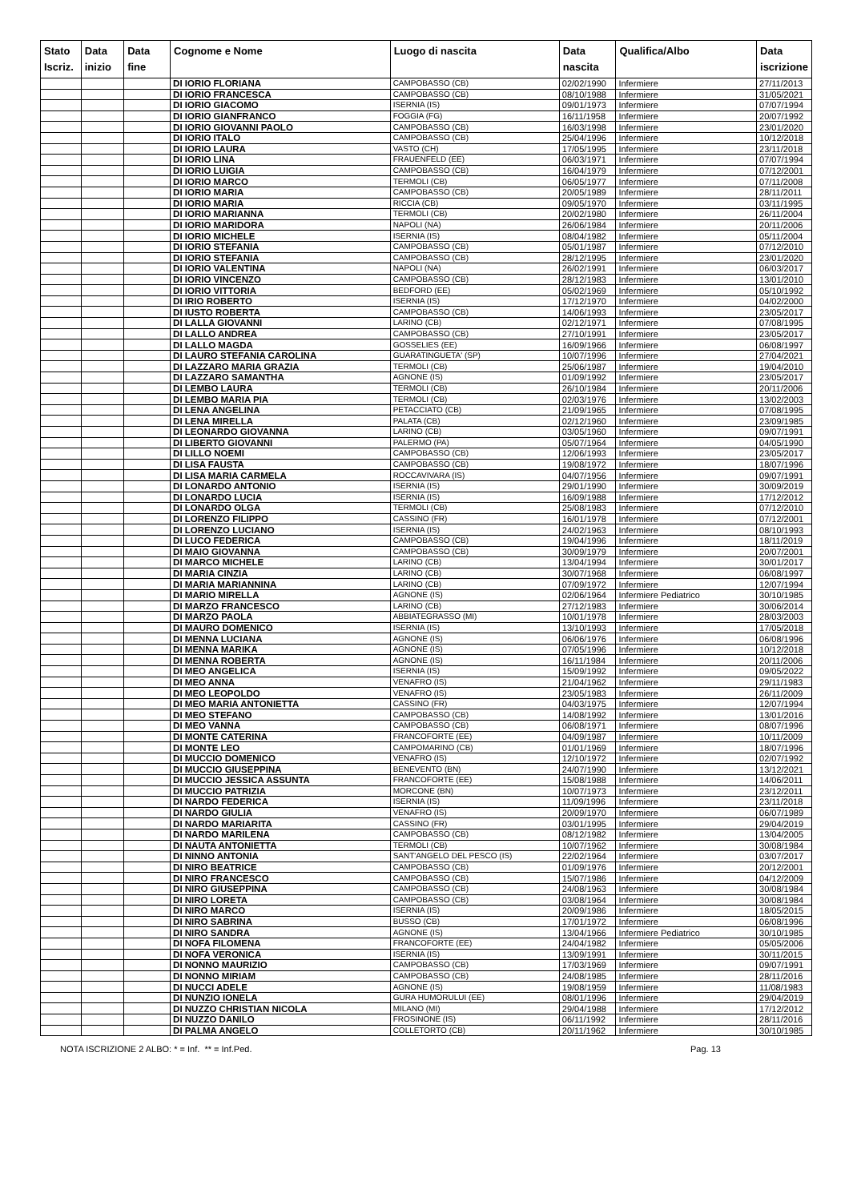| Stato Iscriz. | Data inizio | Data fine | Cognome e Nome | Luogo di nascita | Data nascita | Qualifica/Albo | Data iscrizione |
| --- | --- | --- | --- | --- | --- | --- | --- |
| | | | DI IORIO FLORIANA | CAMPOBASSO (CB) | 02/02/1990 | Infermiere | 27/11/2013 |
| | | | DI IORIO FRANCESCA | CAMPOBASSO (CB) | 08/10/1988 | Infermiere | 31/05/2021 |
| | | | DI IORIO GIACOMO | ISERNIA (IS) | 09/01/1973 | Infermiere | 07/07/1994 |
| | | | DI IORIO GIANFRANCO | FOGGIA (FG) | 16/11/1958 | Infermiere | 20/07/1992 |
| | | | DI IORIO GIOVANNI PAOLO | CAMPOBASSO (CB) | 16/03/1998 | Infermiere | 23/01/2020 |
| | | | DI IORIO ITALO | CAMPOBASSO (CB) | 25/04/1996 | Infermiere | 10/12/2018 |
| | | | DI IORIO LAURA | VASTO (CH) | 17/05/1995 | Infermiere | 23/11/2018 |
| | | | DI IORIO LINA | FRAUENFELD (EE) | 06/03/1971 | Infermiere | 07/07/1994 |
| | | | DI IORIO LUIGIA | CAMPOBASSO (CB) | 16/04/1979 | Infermiere | 07/12/2001 |
| | | | DI IORIO MARCO | TERMOLI (CB) | 06/05/1977 | Infermiere | 07/11/2008 |
| | | | DI IORIO MARIA | CAMPOBASSO (CB) | 20/05/1989 | Infermiere | 28/11/2011 |
| | | | DI IORIO MARIA | RICCIA (CB) | 09/05/1970 | Infermiere | 03/11/1995 |
| | | | DI IORIO MARIANNA | TERMOLI (CB) | 20/02/1980 | Infermiere | 26/11/2004 |
| | | | DI IORIO MARIDORA | NAPOLI (NA) | 26/06/1984 | Infermiere | 20/11/2006 |
| | | | DI IORIO MICHELE | ISERNIA (IS) | 08/04/1982 | Infermiere | 05/11/2004 |
| | | | DI IORIO STEFANIA | CAMPOBASSO (CB) | 05/01/1987 | Infermiere | 07/12/2010 |
| | | | DI IORIO STEFANIA | CAMPOBASSO (CB) | 28/12/1995 | Infermiere | 23/01/2020 |
| | | | DI IORIO VALENTINA | NAPOLI (NA) | 26/02/1991 | Infermiere | 06/03/2017 |
| | | | DI IORIO VINCENZO | CAMPOBASSO (CB) | 28/12/1983 | Infermiere | 13/01/2010 |
| | | | DI IORIO VITTORIA | BEDFORD (EE) | 05/02/1969 | Infermiere | 05/10/1992 |
| | | | DI IRIO ROBERTO | ISERNIA (IS) | 17/12/1970 | Infermiere | 04/02/2000 |
| | | | DI IUSTO ROBERTA | CAMPOBASSO (CB) | 14/06/1993 | Infermiere | 23/05/2017 |
| | | | DI LALLA GIOVANNI | LARINO (CB) | 02/12/1971 | Infermiere | 07/08/1995 |
| | | | DI LALLO ANDREA | CAMPOBASSO (CB) | 27/10/1991 | Infermiere | 23/05/2017 |
| | | | DI LALLO MAGDA | GOSSELIES (EE) | 16/09/1966 | Infermiere | 06/08/1997 |
| | | | DI LAURO STEFANIA CAROLINA | GUARATINGUETA' (SP) | 10/07/1996 | Infermiere | 27/04/2021 |
| | | | DI LAZZARO MARIA GRAZIA | TERMOLI (CB) | 25/06/1987 | Infermiere | 19/04/2010 |
| | | | DI LAZZARO SAMANTHA | AGNONE (IS) | 01/09/1992 | Infermiere | 23/05/2017 |
| | | | DI LEMBO LAURA | TERMOLI (CB) | 26/10/1984 | Infermiere | 20/11/2006 |
| | | | DI LEMBO MARIA PIA | TERMOLI (CB) | 02/03/1976 | Infermiere | 13/02/2003 |
| | | | DI LENA ANGELINA | PETACCIATO (CB) | 21/09/1965 | Infermiere | 07/08/1995 |
| | | | DI LENA MIRELLA | PALATA (CB) | 02/12/1960 | Infermiere | 23/09/1985 |
| | | | DI LEONARDO GIOVANNA | LARINO (CB) | 03/05/1960 | Infermiere | 09/07/1991 |
| | | | DI LIBERTO GIOVANNI | PALERMO (PA) | 05/07/1964 | Infermiere | 04/05/1990 |
| | | | DI LILLO NOEMI | CAMPOBASSO (CB) | 12/06/1993 | Infermiere | 23/05/2017 |
| | | | DI LISA FAUSTA | CAMPOBASSO (CB) | 19/08/1972 | Infermiere | 18/07/1996 |
| | | | DI LISA MARIA CARMELA | ROCCAVIVARA (IS) | 04/07/1956 | Infermiere | 09/07/1991 |
| | | | DI LONARDO ANTONIO | ISERNIA (IS) | 29/01/1990 | Infermiere | 30/09/2019 |
| | | | DI LONARDO LUCIA | ISERNIA (IS) | 16/09/1988 | Infermiere | 17/12/2012 |
| | | | DI LONARDO OLGA | TERMOLI (CB) | 25/08/1983 | Infermiere | 07/12/2010 |
| | | | DI LORENZO FILIPPO | CASSINO (FR) | 16/01/1978 | Infermiere | 07/12/2001 |
| | | | DI LORENZO LUCIANO | ISERNIA (IS) | 24/02/1963 | Infermiere | 08/10/1993 |
| | | | DI LUCO FEDERICA | CAMPOBASSO (CB) | 19/04/1996 | Infermiere | 18/11/2019 |
| | | | DI MAIO GIOVANNA | CAMPOBASSO (CB) | 30/09/1979 | Infermiere | 20/07/2001 |
| | | | DI MARCO MICHELE | LARINO (CB) | 13/04/1994 | Infermiere | 30/01/2017 |
| | | | DI MARIA CINZIA | LARINO (CB) | 30/07/1968 | Infermiere | 06/08/1997 |
| | | | DI MARIA MARIANNINA | LARINO (CB) | 07/09/1972 | Infermiere | 12/07/1994 |
| | | | DI MARIO MIRELLA | AGNONE (IS) | 02/06/1964 | Infermiere Pediatrico | 30/10/1985 |
| | | | DI MARZO FRANCESCO | LARINO (CB) | 27/12/1983 | Infermiere | 30/06/2014 |
| | | | DI MARZO PAOLA | ABBIATEGRASSO (MI) | 10/01/1978 | Infermiere | 28/03/2003 |
| | | | DI MAURO DOMENICO | ISERNIA (IS) | 13/10/1993 | Infermiere | 17/05/2018 |
| | | | DI MENNA LUCIANA | AGNONE (IS) | 06/06/1976 | Infermiere | 06/08/1996 |
| | | | DI MENNA MARIKA | AGNONE (IS) | 07/05/1996 | Infermiere | 10/12/2018 |
| | | | DI MENNA ROBERTA | AGNONE (IS) | 16/11/1984 | Infermiere | 20/11/2006 |
| | | | DI MEO ANGELICA | ISERNIA (IS) | 15/09/1992 | Infermiere | 09/05/2022 |
| | | | DI MEO ANNA | VENAFRO (IS) | 21/04/1962 | Infermiere | 29/11/1983 |
| | | | DI MEO LEOPOLDO | VENAFRO (IS) | 23/05/1983 | Infermiere | 26/11/2009 |
| | | | DI MEO MARIA ANTONIETTA | CASSINO (FR) | 04/03/1975 | Infermiere | 12/07/1994 |
| | | | DI MEO STEFANO | CAMPOBASSO (CB) | 14/08/1992 | Infermiere | 13/01/2016 |
| | | | DI MEO VANNA | CAMPOBASSO (CB) | 06/08/1971 | Infermiere | 08/07/1996 |
| | | | DI MONTE CATERINA | FRANCOFORTE (EE) | 04/09/1987 | Infermiere | 10/11/2009 |
| | | | DI MONTE LEO | CAMPOMARINO (CB) | 01/01/1969 | Infermiere | 18/07/1996 |
| | | | DI MUCCIO DOMENICO | VENAFRO (IS) | 12/10/1972 | Infermiere | 02/07/1992 |
| | | | DI MUCCIO GIUSEPPINA | BENEVENTO (BN) | 24/07/1990 | Infermiere | 13/12/2021 |
| | | | DI MUCCIO JESSICA ASSUNTA | FRANCOFORTE (EE) | 15/08/1988 | Infermiere | 14/06/2011 |
| | | | DI MUCCIO PATRIZIA | MORCONE (BN) | 10/07/1973 | Infermiere | 23/12/2011 |
| | | | DI NARDO FEDERICA | ISERNIA (IS) | 11/09/1996 | Infermiere | 23/11/2018 |
| | | | DI NARDO GIULIA | VENAFRO (IS) | 20/09/1970 | Infermiere | 06/07/1989 |
| | | | DI NARDO MARIARITA | CASSINO (FR) | 03/01/1995 | Infermiere | 29/04/2019 |
| | | | DI NARDO MARILENA | CAMPOBASSO (CB) | 08/12/1982 | Infermiere | 13/04/2005 |
| | | | DI NAUTA ANTONIETTA | TERMOLI (CB) | 10/07/1962 | Infermiere | 30/08/1984 |
| | | | DI NINNO ANTONIA | SANT'ANGELO DEL PESCO (IS) | 22/02/1964 | Infermiere | 03/07/2017 |
| | | | DI NIRO BEATRICE | CAMPOBASSO (CB) | 01/09/1976 | Infermiere | 20/12/2001 |
| | | | DI NIRO FRANCESCO | CAMPOBASSO (CB) | 15/07/1986 | Infermiere | 04/12/2009 |
| | | | DI NIRO GIUSEPPINA | CAMPOBASSO (CB) | 24/08/1963 | Infermiere | 30/08/1984 |
| | | | DI NIRO LORETA | CAMPOBASSO (CB) | 03/08/1964 | Infermiere | 30/08/1984 |
| | | | DI NIRO MARCO | ISERNIA (IS) | 20/09/1986 | Infermiere | 18/05/2015 |
| | | | DI NIRO SABRINA | BUSSO (CB) | 17/01/1972 | Infermiere | 06/08/1996 |
| | | | DI NIRO SANDRA | AGNONE (IS) | 13/04/1966 | Infermiere Pediatrico | 30/10/1985 |
| | | | DI NOFA FILOMENA | FRANCOFORTE (EE) | 24/04/1982 | Infermiere | 05/05/2006 |
| | | | DI NOFA VERONICA | ISERNIA (IS) | 13/09/1991 | Infermiere | 30/11/2015 |
| | | | DI NONNO MAURIZIO | CAMPOBASSO (CB) | 17/03/1969 | Infermiere | 09/07/1991 |
| | | | DI NONNO MIRIAM | CAMPOBASSO (CB) | 24/08/1985 | Infermiere | 28/11/2016 |
| | | | DI NUCCI ADELE | AGNONE (IS) | 19/08/1959 | Infermiere | 11/08/1983 |
| | | | DI NUNZIO IONELA | GURA HUMORULUI (EE) | 08/01/1996 | Infermiere | 29/04/2019 |
| | | | DI NUZZO CHRISTIAN NICOLA | MILANO (MI) | 29/04/1988 | Infermiere | 17/12/2012 |
| | | | DI NUZZO DANILO | FROSINONE (IS) | 06/11/1992 | Infermiere | 28/11/2016 |
| | | | DI PALMA ANGELO | COLLETORTO (CB) | 20/11/1962 | Infermiere | 30/10/1985 |
NOTA ISCRIZIONE 2 ALBO: * = Inf. ** = Inf.Ped. Pag. 13